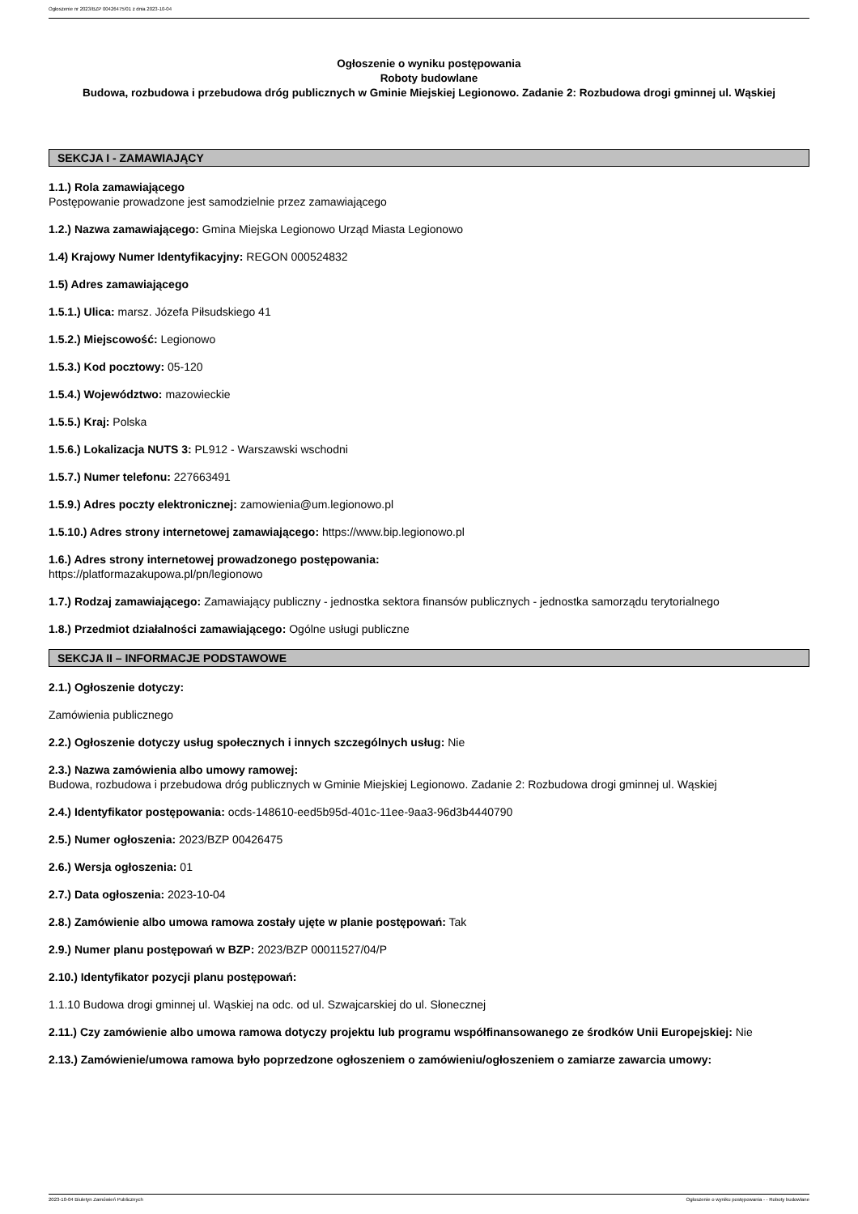Ogłoszenie nr 2023/BZP 00426475/01 z dnia 2023-10-04
Ogłoszenie o wyniku postępowania
Roboty budowlane
Budowa, rozbudowa i przebudowa dróg publicznych w Gminie Miejskiej Legionowo. Zadanie 2: Rozbudowa drogi gminnej ul. Wąskiej
SEKCJA I - ZAMAWIAJĄCY
1.1.) Rola zamawiającego
Postępowanie prowadzone jest samodzielnie przez zamawiającego
1.2.) Nazwa zamawiającego: Gmina Miejska Legionowo Urząd Miasta Legionowo
1.4) Krajowy Numer Identyfikacyjny: REGON 000524832
1.5) Adres zamawiającego
1.5.1.) Ulica: marsz. Józefa Piłsudskiego 41
1.5.2.) Miejscowość: Legionowo
1.5.3.) Kod pocztowy: 05-120
1.5.4.) Województwo: mazowieckie
1.5.5.) Kraj: Polska
1.5.6.) Lokalizacja NUTS 3: PL912 - Warszawski wschodni
1.5.7.) Numer telefonu: 227663491
1.5.9.) Adres poczty elektronicznej: zamowienia@um.legionowo.pl
1.5.10.) Adres strony internetowej zamawiającego: https://www.bip.legionowo.pl
1.6.) Adres strony internetowej prowadzonego postępowania:
https://platformazakupowa.pl/pn/legionowo
1.7.) Rodzaj zamawiającego: Zamawiający publiczny - jednostka sektora finansów publicznych - jednostka samorządu terytorialnego
1.8.) Przedmiot działalności zamawiającego: Ogólne usługi publiczne
SEKCJA II – INFORMACJE PODSTAWOWE
2.1.) Ogłoszenie dotyczy:
Zamówienia publicznego
2.2.) Ogłoszenie dotyczy usług społecznych i innych szczególnych usług: Nie
2.3.) Nazwa zamówienia albo umowy ramowej:
Budowa, rozbudowa i przebudowa dróg publicznych w Gminie Miejskiej Legionowo. Zadanie 2: Rozbudowa drogi gminnej ul. Wąskiej
2.4.) Identyfikator postępowania: ocds-148610-eed5b95d-401c-11ee-9aa3-96d3b4440790
2.5.) Numer ogłoszenia: 2023/BZP 00426475
2.6.) Wersja ogłoszenia: 01
2.7.) Data ogłoszenia: 2023-10-04
2.8.) Zamówienie albo umowa ramowa zostały ujęte w planie postępowań: Tak
2.9.) Numer planu postępowań w BZP: 2023/BZP 00011527/04/P
2.10.) Identyfikator pozycji planu postępowań:
1.1.10 Budowa drogi gminnej ul. Wąskiej na odc. od ul. Szwajcarskiej do ul. Słonecznej
2.11.) Czy zamówienie albo umowa ramowa dotyczy projektu lub programu współfinansowanego ze środków Unii Europejskiej: Nie
2.13.) Zamówienie/umowa ramowa było poprzedzone ogłoszeniem o zamówieniu/ogłoszeniem o zamiarze zawarcia umowy:
2023-10-04 Biuletyn Zamówień Publicznych Ogłoszenie o wyniku postępowania - - Roboty budowlane